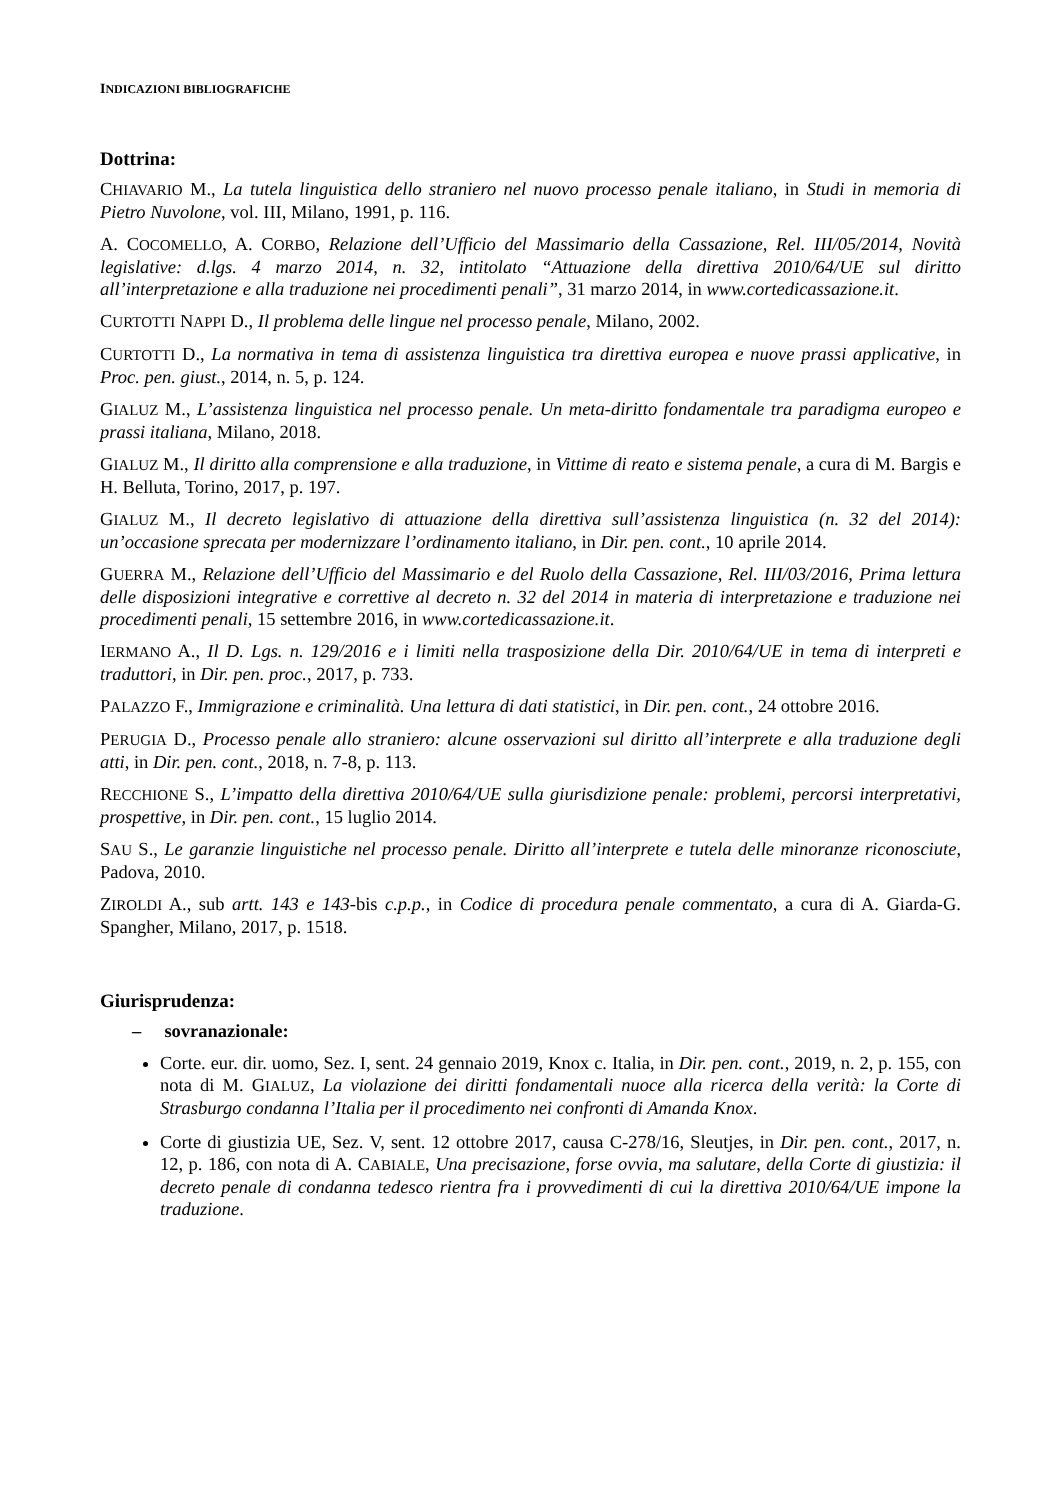INDICAZIONI BIBLIOGRAFICHE
Dottrina:
CHIAVARIO M., La tutela linguistica dello straniero nel nuovo processo penale italiano, in Studi in memoria di Pietro Nuvolone, vol. III, Milano, 1991, p. 116.
A. COCOMELLO, A. CORBO, Relazione dell’Ufficio del Massimario della Cassazione, Rel. III/05/2014, Novità legislative: d.lgs. 4 marzo 2014, n. 32, intitolato “Attuazione della direttiva 2010/64/UE sul diritto all’interpretazione e alla traduzione nei procedimenti penali”, 31 marzo 2014, in www.cortedicassazione.it.
CURTOTTI NAPPI D., Il problema delle lingue nel processo penale, Milano, 2002.
CURTOTTI D., La normativa in tema di assistenza linguistica tra direttiva europea e nuove prassi applicative, in Proc. pen. giust., 2014, n. 5, p. 124.
GIALUZ M., L’assistenza linguistica nel processo penale. Un meta-diritto fondamentale tra paradigma europeo e prassi italiana, Milano, 2018.
GIALUZ M., Il diritto alla comprensione e alla traduzione, in Vittime di reato e sistema penale, a cura di M. Bargis e H. Belluta, Torino, 2017, p. 197.
GIALUZ M., Il decreto legislativo di attuazione della direttiva sull’assistenza linguistica (n. 32 del 2014): un’occasione sprecata per modernizzare l’ordinamento italiano, in Dir. pen. cont., 10 aprile 2014.
GUERRA M., Relazione dell’Ufficio del Massimario e del Ruolo della Cassazione, Rel. III/03/2016, Prima lettura delle disposizioni integrative e correttive al decreto n. 32 del 2014 in materia di interpretazione e traduzione nei procedimenti penali, 15 settembre 2016, in www.cortedicassazione.it.
IERMANO A., Il D. Lgs. n. 129/2016 e i limiti nella trasposizione della Dir. 2010/64/UE in tema di interpreti e traduttori, in Dir. pen. proc., 2017, p. 733.
PALAZZO F., Immigrazione e criminalità. Una lettura di dati statistici, in Dir. pen. cont., 24 ottobre 2016.
PERUGIA D., Processo penale allo straniero: alcune osservazioni sul diritto all’interprete e alla traduzione degli atti, in Dir. pen. cont., 2018, n. 7-8, p. 113.
RECCHIONE S., L’impatto della direttiva 2010/64/UE sulla giurisdizione penale: problemi, percorsi interpretativi, prospettive, in Dir. pen. cont., 15 luglio 2014.
SAU S., Le garanzie linguistiche nel processo penale. Diritto all’interprete e tutela delle minoranze riconosciute, Padova, 2010.
ZIROLDI A., sub artt. 143 e 143-bis c.p.p., in Codice di procedura penale commentato, a cura di A. Giarda-G. Spangher, Milano, 2017, p. 1518.
Giurisprudenza:
– sovranazionale:
Corte. eur. dir. uomo, Sez. I, sent. 24 gennaio 2019, Knox c. Italia, in Dir. pen. cont., 2019, n. 2, p. 155, con nota di M. GIALUZ, La violazione dei diritti fondamentali nuoce alla ricerca della verità: la Corte di Strasburgo condanna l’Italia per il procedimento nei confronti di Amanda Knox.
Corte di giustizia UE, Sez. V, sent. 12 ottobre 2017, causa C-278/16, Sleutjes, in Dir. pen. cont., 2017, n. 12, p. 186, con nota di A. CABIALE, Una precisazione, forse ovvia, ma salutare, della Corte di giustizia: il decreto penale di condanna tedesco rientra fra i provvedimenti di cui la direttiva 2010/64/UE impone la traduzione.